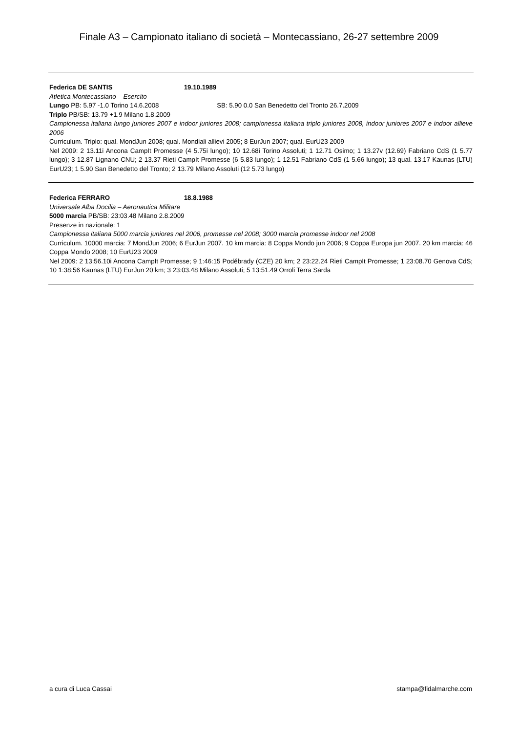Finale A3 – Campionato italiano di società – Montecassiano, 26-27 settembre 2009
Federica DE SANTIS 19.10.1989
Atletica Montecassiano – Esercito
Lungo PB: 5.97 -1.0 Torino 14.6.2008 SB: 5.90 0.0 San Benedetto del Tronto 26.7.2009
Triplo PB/SB: 13.79 +1.9 Milano 1.8.2009
Campionessa italiana lungo juniores 2007 e indoor juniores 2008; campionessa italiana triplo juniores 2008, indoor juniores 2007 e indoor allieve 2006
Curriculum. Triplo: qual. MondJun 2008; qual. Mondiali allievi 2005; 8 EurJun 2007; qual. EurU23 2009
Nel 2009: 2 13.11i Ancona CampIt Promesse (4 5.75i lungo); 10 12.68i Torino Assoluti; 1 12.71 Osimo; 1 13.27v (12.69) Fabriano CdS (1 5.77 lungo); 3 12.87 Lignano CNU; 2 13.37 Rieti CampIt Promesse (6 5.83 lungo); 1 12.51 Fabriano CdS (1 5.66 lungo); 13 qual. 13.17 Kaunas (LTU) EurU23; 1 5.90 San Benedetto del Tronto; 2 13.79 Milano Assoluti (12 5.73 lungo)
Federica FERRARO 18.8.1988
Universale Alba Docilia – Aeronautica Militare
5000 marcia PB/SB: 23:03.48 Milano 2.8.2009
Presenze in nazionale: 1
Campionessa italiana 5000 marcia juniores nel 2006, promesse nel 2008; 3000 marcia promesse indoor nel 2008
Curriculum. 10000 marcia: 7 MondJun 2006; 6 EurJun 2007. 10 km marcia: 8 Coppa Mondo jun 2006; 9 Coppa Europa jun 2007. 20 km marcia: 46 Coppa Mondo 2008; 10 EurU23 2009
Nel 2009: 2 13:56.10i Ancona CampIt Promesse; 9 1:46:15 Poděbrady (CZE) 20 km; 2 23:22.24 Rieti CampIt Promesse; 1 23:08.70 Genova CdS; 10 1:38:56 Kaunas (LTU) EurJun 20 km; 3 23:03.48 Milano Assoluti; 5 13:51.49 Orroli Terra Sarda
a cura di Luca Cassai stampa@fidalmarche.com